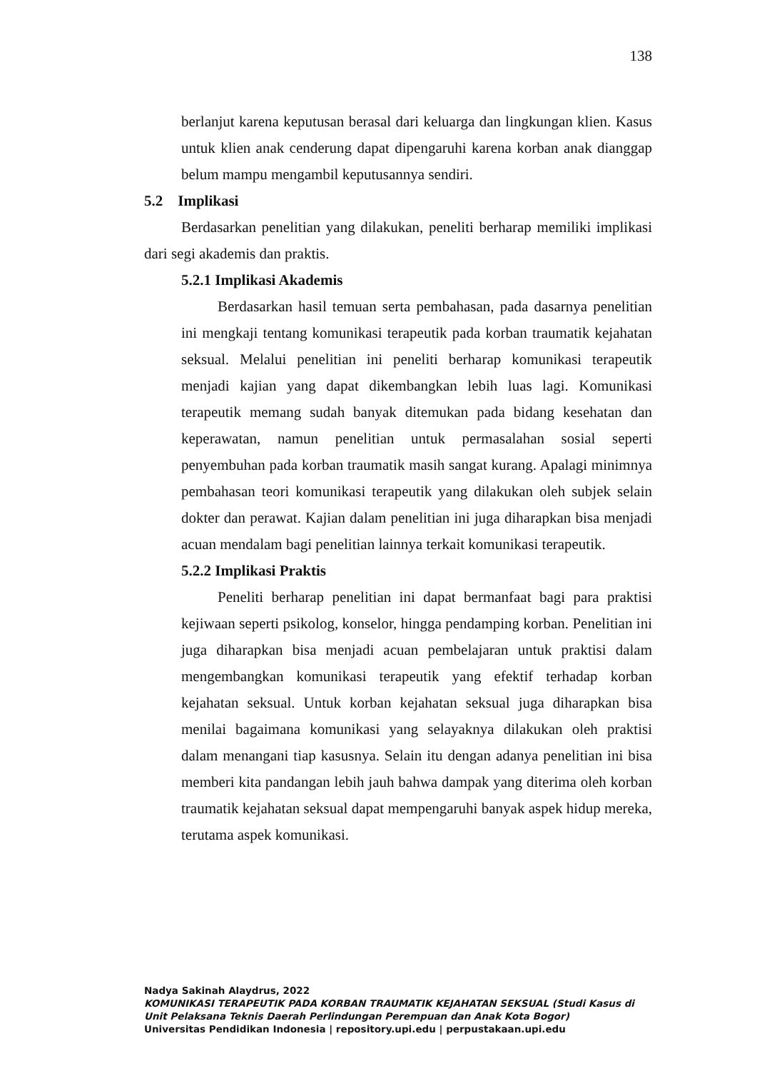138
berlanjut karena keputusan berasal dari keluarga dan lingkungan klien. Kasus untuk klien anak cenderung dapat dipengaruhi karena korban anak dianggap belum mampu mengambil keputusannya sendiri.
5.2 Implikasi
Berdasarkan penelitian yang dilakukan, peneliti berharap memiliki implikasi dari segi akademis dan praktis.
5.2.1 Implikasi Akademis
Berdasarkan hasil temuan serta pembahasan, pada dasarnya penelitian ini mengkaji tentang komunikasi terapeutik pada korban traumatik kejahatan seksual. Melalui penelitian ini peneliti berharap komunikasi terapeutik menjadi kajian yang dapat dikembangkan lebih luas lagi. Komunikasi terapeutik memang sudah banyak ditemukan pada bidang kesehatan dan keperawatan, namun penelitian untuk permasalahan sosial seperti penyembuhan pada korban traumatik masih sangat kurang. Apalagi minimnya pembahasan teori komunikasi terapeutik yang dilakukan oleh subjek selain dokter dan perawat. Kajian dalam penelitian ini juga diharapkan bisa menjadi acuan mendalam bagi penelitian lainnya terkait komunikasi terapeutik.
5.2.2 Implikasi Praktis
Peneliti berharap penelitian ini dapat bermanfaat bagi para praktisi kejiwaan seperti psikolog, konselor, hingga pendamping korban. Penelitian ini juga diharapkan bisa menjadi acuan pembelajaran untuk praktisi dalam mengembangkan komunikasi terapeutik yang efektif terhadap korban kejahatan seksual. Untuk korban kejahatan seksual juga diharapkan bisa menilai bagaimana komunikasi yang selayaknya dilakukan oleh praktisi dalam menangani tiap kasusnya. Selain itu dengan adanya penelitian ini bisa memberi kita pandangan lebih jauh bahwa dampak yang diterima oleh korban traumatik kejahatan seksual dapat mempengaruhi banyak aspek hidup mereka, terutama aspek komunikasi.
Nadya Sakinah Alaydrus, 2022
KOMUNIKASI TERAPEUTIK PADA KORBAN TRAUMATIK KEJAHATAN SEKSUAL (Studi Kasus di
Unit Pelaksana Teknis Daerah Perlindungan Perempuan dan Anak Kota Bogor)
Universitas Pendidikan Indonesia | repository.upi.edu | perpustakaan.upi.edu